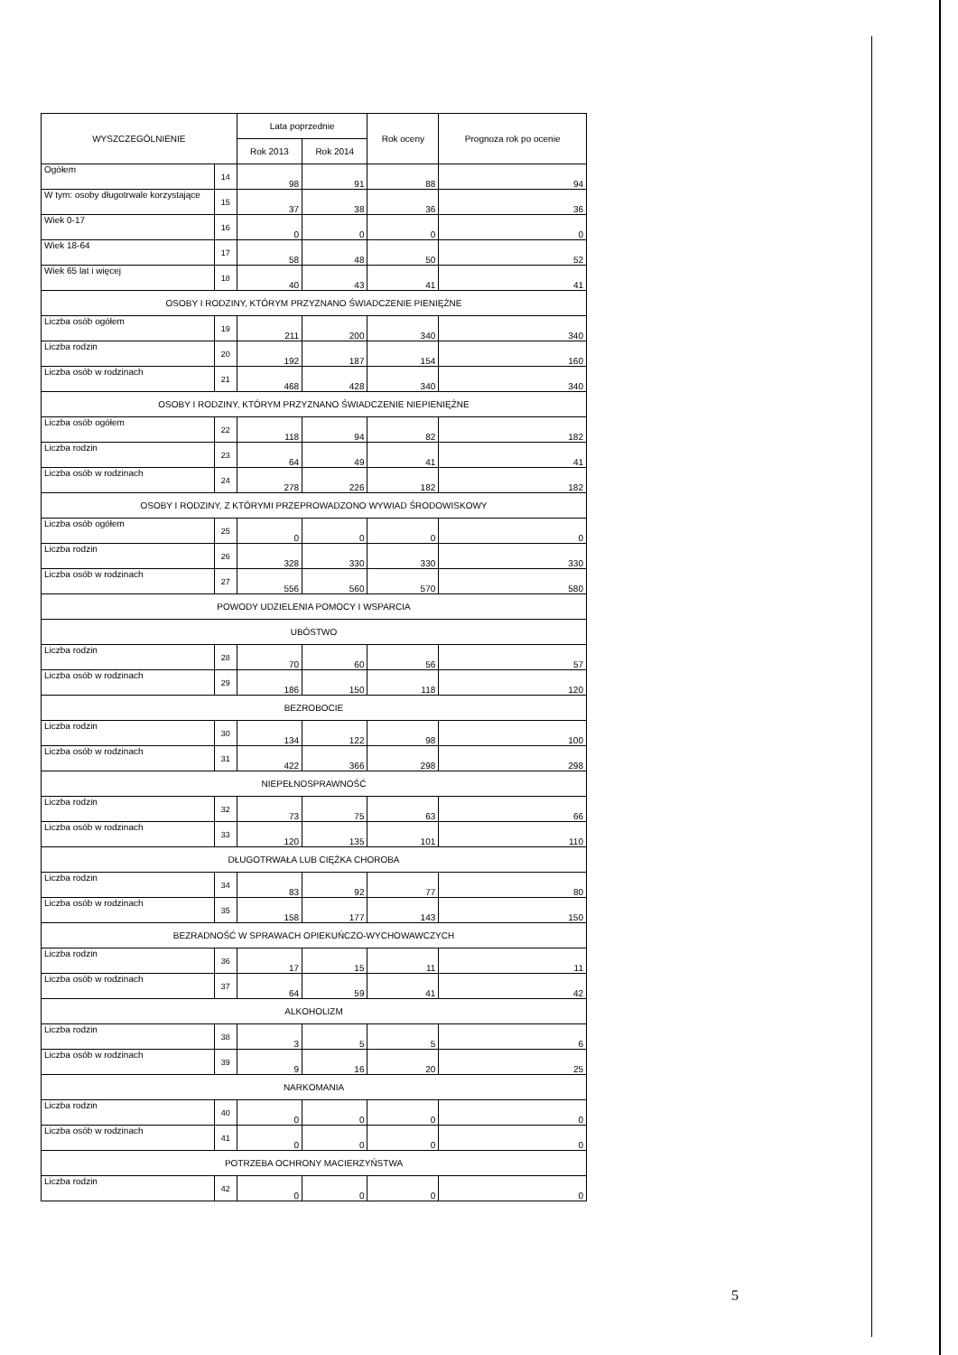| WYSZCZEGÓLNIENIE | | Lata poprzednie | | Rok oceny | Prognoza rok po ocenie |
| --- | --- | --- | --- | --- | --- |
| | | Rok 2013 | Rok 2014 | | |
| Ogółem | 14 | 98 | 91 | 88 | 94 |
| W tym: osoby długotrwale korzystające | 15 | 37 | 38 | 36 | 36 |
| Wiek 0-17 | 16 | 0 | 0 | 0 | 0 |
| Wiek 18-64 | 17 | 58 | 48 | 50 | 52 |
| Wiek 65 lat i więcej | 18 | 40 | 43 | 41 | 41 |
| OSOBY I RODZINY, KTÓRYM PRZYZNANO ŚWIADCZENIE PIENIĘŻNE | | | | | |
| Liczba osób ogółem | 19 | 211 | 200 | 340 | 340 |
| Liczba rodzin | 20 | 192 | 187 | 154 | 160 |
| Liczba osób w rodzinach | 21 | 468 | 428 | 340 | 340 |
| OSOBY I RODZINY, KTÓRYM PRZYZNANO ŚWIADCZENIE NIEPIENIĘŻNE | | | | | |
| Liczba osób ogółem | 22 | 118 | 94 | 82 | 182 |
| Liczba rodzin | 23 | 64 | 49 | 41 | 41 |
| Liczba osób w rodzinach | 24 | 278 | 226 | 182 | 182 |
| OSOBY I RODZINY, Z KTÓRYMI PRZEPROWADZONO WYWIAD ŚRODOWISKOWY | | | | | |
| Liczba osób ogółem | 25 | 0 | 0 | 0 | 0 |
| Liczba rodzin | 26 | 328 | 330 | 330 | 330 |
| Liczba osób w rodzinach | 27 | 556 | 560 | 570 | 580 |
| POWODY UDZIELENIA POMOCY I WSPARCIA | | | | | |
| UBÓSTWO | | | | | |
| Liczba rodzin | 28 | 70 | 60 | 56 | 57 |
| Liczba osób w rodzinach | 29 | 186 | 150 | 118 | 120 |
| BEZROBOCIE | | | | | |
| Liczba rodzin | 30 | 134 | 122 | 98 | 100 |
| Liczba osób w rodzinach | 31 | 422 | 366 | 298 | 298 |
| NIEPEŁNOSPRAWNOŚĆ | | | | | |
| Liczba rodzin | 32 | 73 | 75 | 63 | 66 |
| Liczba osób w rodzinach | 33 | 120 | 135 | 101 | 110 |
| DŁUGOTRWAŁA LUB CIĘŻKA CHOROBA | | | | | |
| Liczba rodzin | 34 | 83 | 92 | 77 | 80 |
| Liczba osób w rodzinach | 35 | 158 | 177 | 143 | 150 |
| BEZRADNOŚĆ W SPRAWACH OPIEKUŃCZO-WYCHOWAWCZYCH | | | | | |
| Liczba rodzin | 36 | 17 | 15 | 11 | 11 |
| Liczba osób w rodzinach | 37 | 64 | 59 | 41 | 42 |
| ALKOHOLIZM | | | | | |
| Liczba rodzin | 38 | 3 | 5 | 5 | 6 |
| Liczba osób w rodzinach | 39 | 9 | 16 | 20 | 25 |
| NARKOMANIA | | | | | |
| Liczba rodzin | 40 | 0 | 0 | 0 | 0 |
| Liczba osób w rodzinach | 41 | 0 | 0 | 0 | 0 |
| POTRZEBA OCHRONY MACIERZYŃSTWA | | | | | |
| Liczba rodzin | 42 | 0 | 0 | 0 | 0 |
5